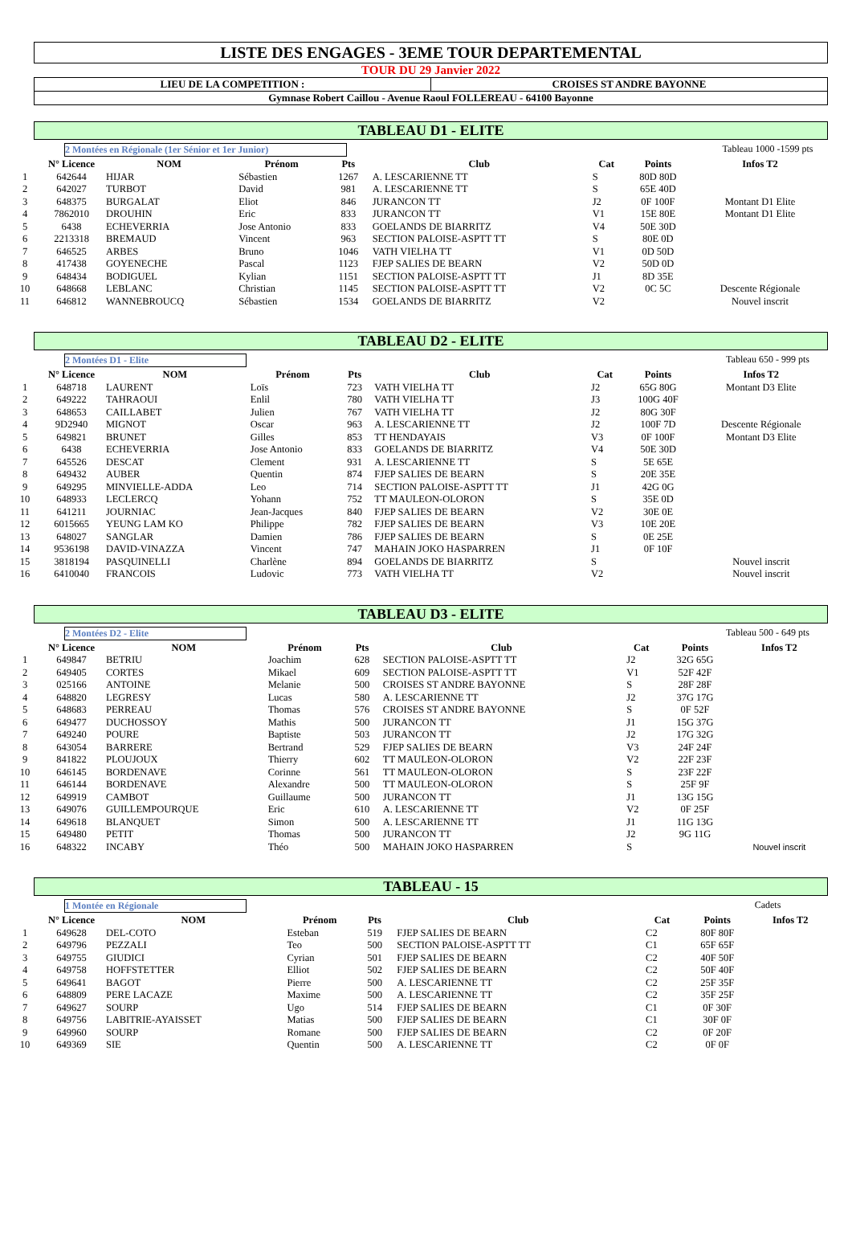LISTE DES ENGAGES - 3EME TOUR DEPARTEMENTAL
TOUR DU 29 Janvier 2022
LIEU DE LA COMPETITION : CROISES ST ANDRE BAYONNE
Gymnase Robert Caillou - Avenue Raoul FOLLEREAU - 64100 Bayonne
TABLEAU D1 - ELITE
2 Montées en Régionale (1er Sénior et 1er Junior) Tableau 1000 -1599 pts
| | N° Licence | NOM | Prénom | Pts | Club | Cat | Points | Infos T2 |
| --- | --- | --- | --- | --- | --- | --- | --- | --- |
| 1 | 642644 | HIJAR | Sébastien | 1267 | A. LESCARIENNE TT | S | 80D 80D | |
| 2 | 642027 | TURBOT | David | 981 | A. LESCARIENNE TT | S | 65E 40D | |
| 3 | 648375 | BURGALAT | Eliot | 846 | JURANCON TT | J2 | 0F 100F | Montant D1 Elite |
| 4 | 7862010 | DROUHIN | Eric | 833 | JURANCON TT | V1 | 15E 80E | Montant D1 Elite |
| 5 | 6438 | ECHEVERRIA | Jose Antonio | 833 | GOELANDS DE BIARRITZ | V4 | 50E 30D | |
| 6 | 2213318 | BREMAUD | Vincent | 963 | SECTION PALOISE-ASPTT TT | S | 80E 0D | |
| 7 | 646525 | ARBES | Bruno | 1046 | VATH VIELHA TT | V1 | 0D 50D | |
| 8 | 417438 | GOYENECHE | Pascal | 1123 | FJEP SALIES DE BEARN | V2 | 50D 0D | |
| 9 | 648434 | BODIGUEL | Kylian | 1151 | SECTION PALOISE-ASPTT TT | J1 | 8D 35E | |
| 10 | 648668 | LEBLANC | Christian | 1145 | SECTION PALOISE-ASPTT TT | V2 | 0C 5C | Descente Régionale |
| 11 | 646812 | WANNEBROUCQ | Sébastien | 1534 | GOELANDS DE BIARRITZ | V2 | | Nouvel inscrit |
TABLEAU D2 - ELITE
2 Montées D1 - Elite Tableau 650 - 999 pts
| | N° Licence | NOM | Prénom | Pts | Club | Cat | Points | Infos T2 |
| --- | --- | --- | --- | --- | --- | --- | --- | --- |
| 1 | 648718 | LAURENT | Loïs | 723 | VATH VIELHA TT | J2 | 65G 80G | Montant D3 Elite |
| 2 | 649222 | TAHRAOUI | Enlil | 780 | VATH VIELHA TT | J3 | 100G 40F | |
| 3 | 648653 | CAILLABET | Julien | 767 | VATH VIELHA TT | J2 | 80G 30F | |
| 4 | 9D2940 | MIGNOT | Oscar | 963 | A. LESCARIENNE TT | J2 | 100F 7D | Descente Régionale |
| 5 | 649821 | BRUNET | Gilles | 853 | TT HENDAYAIS | V3 | 0F 100F | Montant D3 Elite |
| 6 | 6438 | ECHEVERRIA | Jose Antonio | 833 | GOELANDS DE BIARRITZ | V4 | 50E 30D | |
| 7 | 645526 | DESCAT | Clement | 931 | A. LESCARIENNE TT | S | 5E 65E | |
| 8 | 649432 | AUBER | Quentin | 874 | FJEP SALIES DE BEARN | S | 20E 35E | |
| 9 | 649295 | MINVIELLE-ADDA | Leo | 714 | SECTION PALOISE-ASPTT TT | J1 | 42G 0G | |
| 10 | 648933 | LECLERCQ | Yohann | 752 | TT MAULEON-OLORON | S | 35E 0D | |
| 11 | 641211 | JOURNIAC | Jean-Jacques | 840 | FJEP SALIES DE BEARN | V2 | 30E 0E | |
| 12 | 6015665 | YEUNG LAM KO | Philippe | 782 | FJEP SALIES DE BEARN | V3 | 10E 20E | |
| 13 | 648027 | SANGLAR | Damien | 786 | FJEP SALIES DE BEARN | S | 0E 25E | |
| 14 | 9536198 | DAVID-VINAZZA | Vincent | 747 | MAHAIN JOKO HASPARREN | J1 | 0F 10F | |
| 15 | 3818194 | PASQUINELLI | Charlène | 894 | GOELANDS DE BIARRITZ | S | | Nouvel inscrit |
| 16 | 6410040 | FRANCOIS | Ludovic | 773 | VATH VIELHA TT | V2 | | Nouvel inscrit |
TABLEAU D3 - ELITE
2 Montées D2 - Elite Tableau 500 - 649 pts
| | N° Licence | NOM | Prénom | Pts | Club | Cat | Points | Infos T2 |
| --- | --- | --- | --- | --- | --- | --- | --- | --- |
| 1 | 649847 | BETRIU | Joachim | 628 | SECTION PALOISE-ASPTT TT | J2 | 32G 65G | |
| 2 | 649405 | CORTES | Mikael | 609 | SECTION PALOISE-ASPTT TT | V1 | 52F 42F | |
| 3 | 025166 | ANTOINE | Melanie | 500 | CROISES ST ANDRE BAYONNE | S | 28F 28F | |
| 4 | 648820 | LEGRESY | Lucas | 580 | A. LESCARIENNE TT | J2 | 37G 17G | |
| 5 | 648683 | PERREAU | Thomas | 576 | CROISES ST ANDRE BAYONNE | S | 0F 52F | |
| 6 | 649477 | DUCHOSSOY | Mathis | 500 | JURANCON TT | J1 | 15G 37G | |
| 7 | 649240 | POURE | Baptiste | 503 | JURANCON TT | J2 | 17G 32G | |
| 8 | 643054 | BARRERE | Bertrand | 529 | FJEP SALIES DE BEARN | V3 | 24F 24F | |
| 9 | 841822 | PLOUJOUX | Thierry | 602 | TT MAULEON-OLORON | V2 | 22F 23F | |
| 10 | 646145 | BORDENAVE | Corinne | 561 | TT MAULEON-OLORON | S | 23F 22F | |
| 11 | 646144 | BORDENAVE | Alexandre | 500 | TT MAULEON-OLORON | S | 25F 9F | |
| 12 | 649919 | CAMBOT | Guillaume | 500 | JURANCON TT | J1 | 13G 15G | |
| 13 | 649076 | GUILLEMPOURQUE | Eric | 610 | A. LESCARIENNE TT | V2 | 0F 25F | |
| 14 | 649618 | BLANQUET | Simon | 500 | A. LESCARIENNE TT | J1 | 11G 13G | |
| 15 | 649480 | PETIT | Thomas | 500 | JURANCON TT | J2 | 9G 11G | |
| 16 | 648322 | INCABY | Théo | 500 | MAHAIN JOKO HASPARREN | S | | Nouvel inscrit |
TABLEAU - 15
1 Montée en Régionale Cadets
| | N° Licence | NOM | Prénom | Pts | Club | Cat | Points | Infos T2 |
| --- | --- | --- | --- | --- | --- | --- | --- | --- |
| 1 | 649628 | DEL-COTO | Esteban | 519 | FJEP SALIES DE BEARN | C2 | 80F 80F | |
| 2 | 649796 | PEZZALI | Teo | 500 | SECTION PALOISE-ASPTT TT | C1 | 65F 65F | |
| 3 | 649755 | GIUDICI | Cyrian | 501 | FJEP SALIES DE BEARN | C2 | 40F 50F | |
| 4 | 649758 | HOFFSTETTER | Elliot | 502 | FJEP SALIES DE BEARN | C2 | 50F 40F | |
| 5 | 649641 | BAGOT | Pierre | 500 | A. LESCARIENNE TT | C2 | 25F 35F | |
| 6 | 648809 | PERE LACAZE | Maxime | 500 | A. LESCARIENNE TT | C2 | 35F 25F | |
| 7 | 649627 | SOURP | Ugo | 514 | FJEP SALIES DE BEARN | C1 | 0F 30F | |
| 8 | 649756 | LABITRIE-AYAISSET | Matias | 500 | FJEP SALIES DE BEARN | C1 | 30F 0F | |
| 9 | 649960 | SOURP | Romane | 500 | FJEP SALIES DE BEARN | C2 | 0F 20F | |
| 10 | 649369 | SIE | Quentin | 500 | A. LESCARIENNE TT | C2 | 0F 0F | |